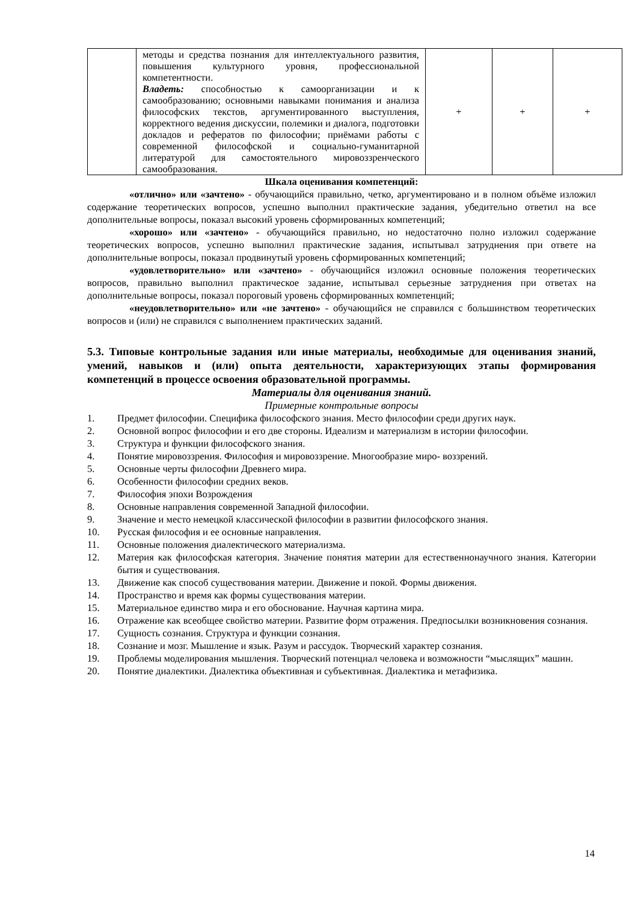| | методы и средства познания для интеллектуального развития, повышения культурного уровня, профессиональной компетентности. Владеть: способностью к самоорганизации и к самообразованию; основными навыками понимания и анализа философских текстов, аргументированного выступления, корректного ведения дискуссии, полемики и диалога, подготовки докладов и рефератов по философии; приёмами работы с современной философской и социально-гуманитарной литературой для самостоятельного мировоззренческого самообразования. | + | + | + |
Шкала оценивания компетенций:
«отлично» или «зачтено» - обучающийся правильно, четко, аргументировано и в полном объёме изложил содержание теоретических вопросов, успешно выполнил практические задания, убедительно ответил на все дополнительные вопросы, показал высокий уровень сформированных компетенций;
«хорошо» или «зачтено» - обучающийся правильно, но недостаточно полно изложил содержание теоретических вопросов, успешно выполнил практические задания, испытывал затруднения при ответе на дополнительные вопросы, показал продвинутый уровень сформированных компетенций;
«удовлетворительно» или «зачтено» - обучающийся изложил основные положения теоретических вопросов, правильно выполнил практическое задание, испытывал серьезные затруднения при ответах на дополнительные вопросы, показал пороговый уровень сформированных компетенций;
«неудовлетворительно» или «не зачтено» - обучающийся не справился с большинством теоретических вопросов и (или) не справился с выполнением практических заданий.
5.3. Типовые контрольные задания или иные материалы, необходимые для оценивания знаний, умений, навыков и (или) опыта деятельности, характеризующих этапы формирования компетенций в процессе освоения образовательной программы.
Материалы для оценивания знаний.
Примерные контрольные вопросы
1. Предмет философии. Специфика философского знания. Место философии среди других наук.
2. Основной вопрос философии и его две стороны. Идеализм и материализм в истории философии.
3. Структура и функции философского знания.
4. Понятие мировоззрения. Философия и мировоззрение. Многообразие миро- воззрений.
5. Основные черты философии Древнего мира.
6. Особенности философии средних веков.
7. Философия эпохи Возрождения
8. Основные направления современной Западной философии.
9. Значение и место немецкой классической философии в развитии философского знания.
10. Русская философия и ее основные направления.
11. Основные положения диалектического материализма.
12. Материя как философская категория. Значение понятия материи для естественнонаучного знания. Категории бытия и существования.
13. Движение как способ существования материи. Движение и покой. Формы движения.
14. Пространство и время как формы существования материи.
15. Материальное единство мира и его обоснование. Научная картина мира.
16. Отражение как всеобщее свойство материи. Развитие форм отражения. Предпосылки возникновения сознания.
17. Сущность сознания. Структура и функции сознания.
18. Сознание и мозг. Мышление и язык. Разум и рассудок. Творческий характер сознания.
19. Проблемы моделирования мышления. Творческий потенциал человека и возможности “мыслящих” машин.
20. Понятие диалектики. Диалектика объективная и субъективная. Диалектика и метафизика.
14